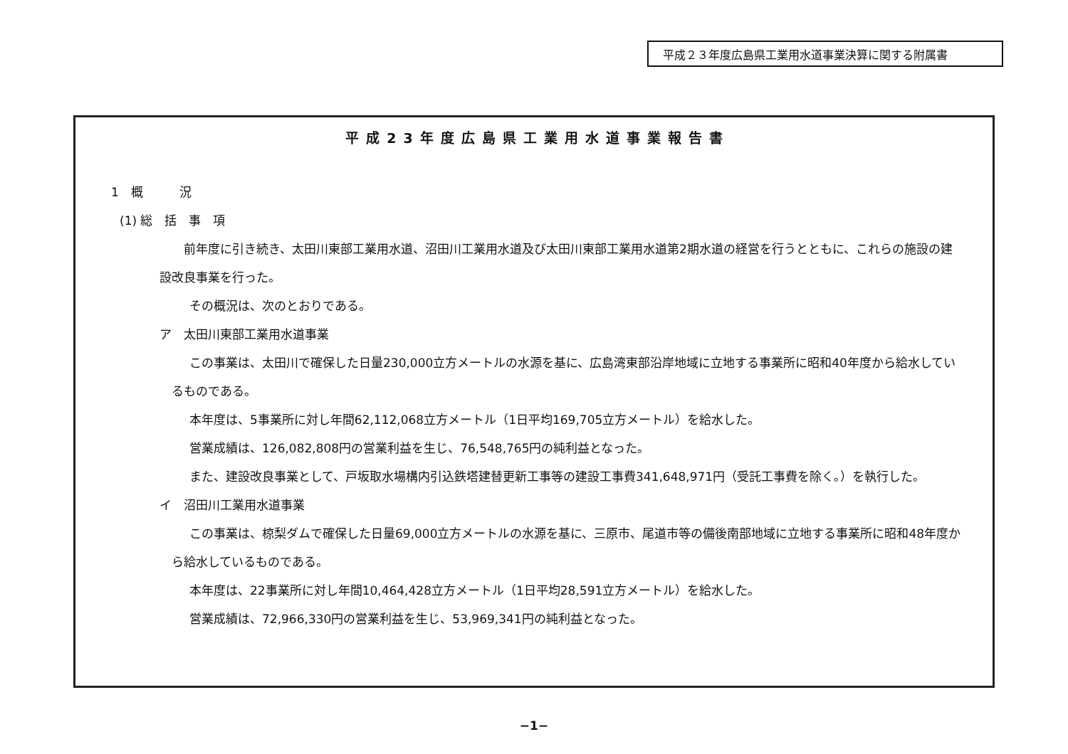平成２３年度広島県工業用水道事業決算に関する附属書
平成23年度広島県工業用水道事業報告書
1　概　　　況
(1) 総　括　事　項
前年度に引き続き、太田川東部工業用水道、沼田川工業用水道及び太田川東部工業用水道第2期水道の経営を行うとともに、これらの施設の建設改良事業を行った。
その概況は、次のとおりである。
ア　太田川東部工業用水道事業
この事業は、太田川で確保した日量230,000立方メートルの水源を基に、広島湾東部沿岸地域に立地する事業所に昭和40年度から給水しているものである。
本年度は、5事業所に対し年間62,112,068立方メートル（1日平均169,705立方メートル）を給水した。
営業成績は、126,082,808円の営業利益を生じ、76,548,765円の純利益となった。
また、建設改良事業として、戸坂取水場構内引込鉄塔建替更新工事等の建設工事費341,648,971円（受託工事費を除く。）を執行した。
イ　沼田川工業用水道事業
この事業は、椋梨ダムで確保した日量69,000立方メートルの水源を基に、三原市、尾道市等の備後南部地域に立地する事業所に昭和48年度から給水しているものである。
本年度は、22事業所に対し年間10,464,428立方メートル（1日平均28,591立方メートル）を給水した。
営業成績は、72,966,330円の営業利益を生じ、53,969,341円の純利益となった。
−1−